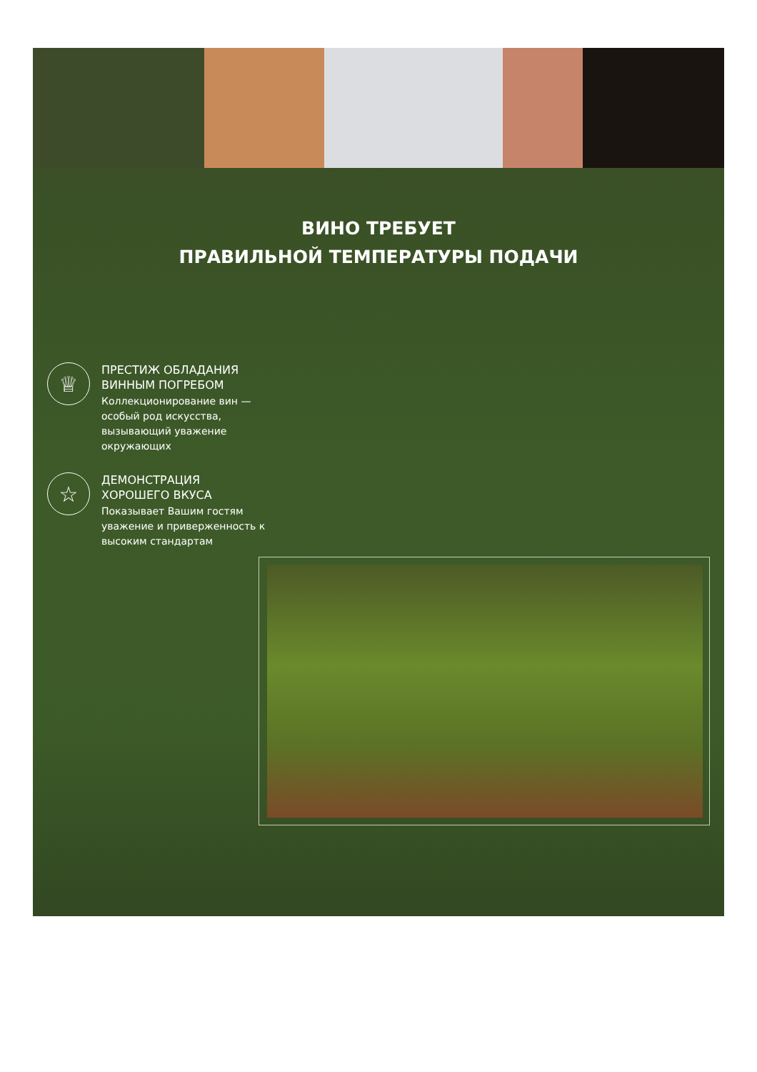ВИНО ТРЕБУЕТ
ПРАВИЛЬНОЙ ТЕМПЕРАТУРЫ ПОДАЧИ
♕
ПРЕСТИЖ ОБЛАДАНИЯ
ВИННЫМ ПОГРЕБОМ
Коллекционирование вин — особый род искусства, вызывающий уважение окружающих
☆
ДЕМОНСТРАЦИЯ
ХОРОШЕГО ВКУСА
Показывает Вашим гостям уважение и приверженность к высоким стандартам